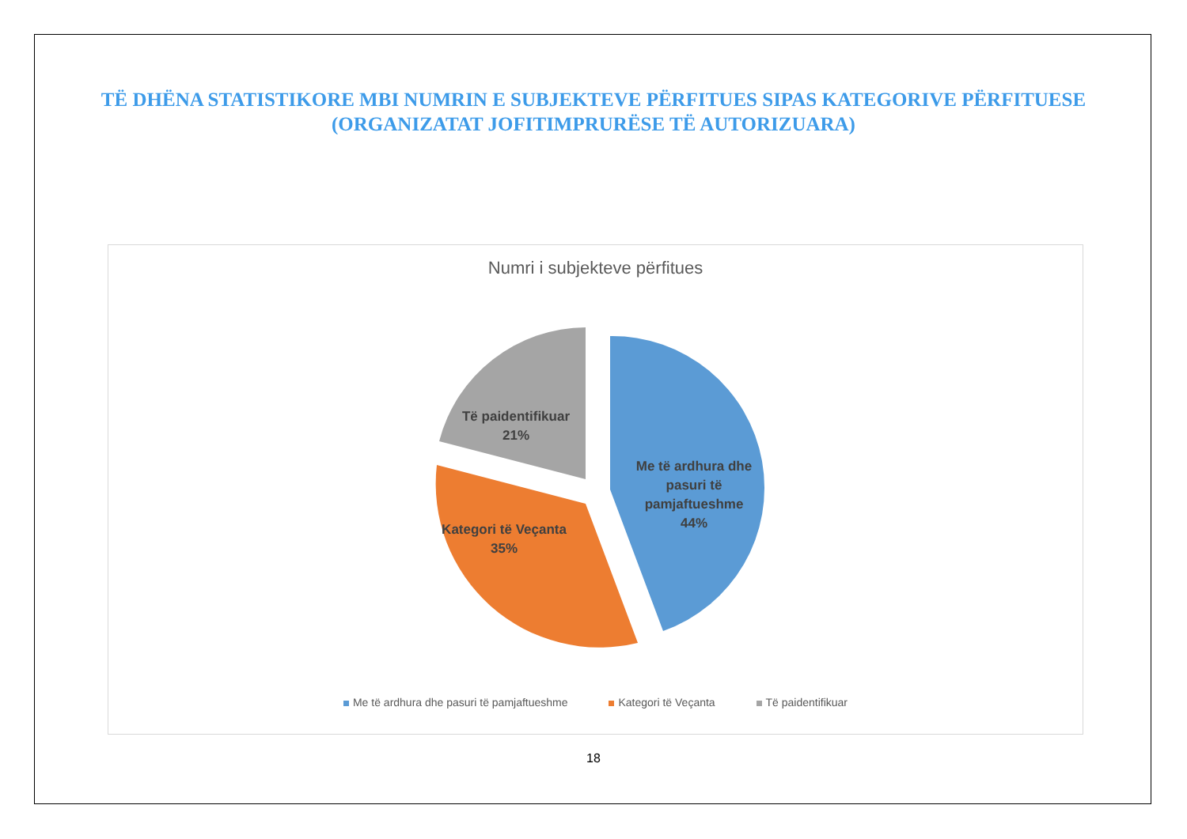TË DHËNA STATISTIKORE MBI NUMRIN E SUBJEKTEVE PËRFITUES SIPAS KATEGORIVE PËRFITUESE (ORGANIZATAT JOFITIMPRURËSE TË AUTORIZUARA)
Numri i subjekteve përfitues
Me të ardhura dhe pasuri të pamjaftueshme 44%
Kategori të Veçanta 35%
Të paidentifikuar 21%
Me të ardhura dhe pasuri të pamjaftueshme Kategori të Veçanta Të paidentifikuar
18